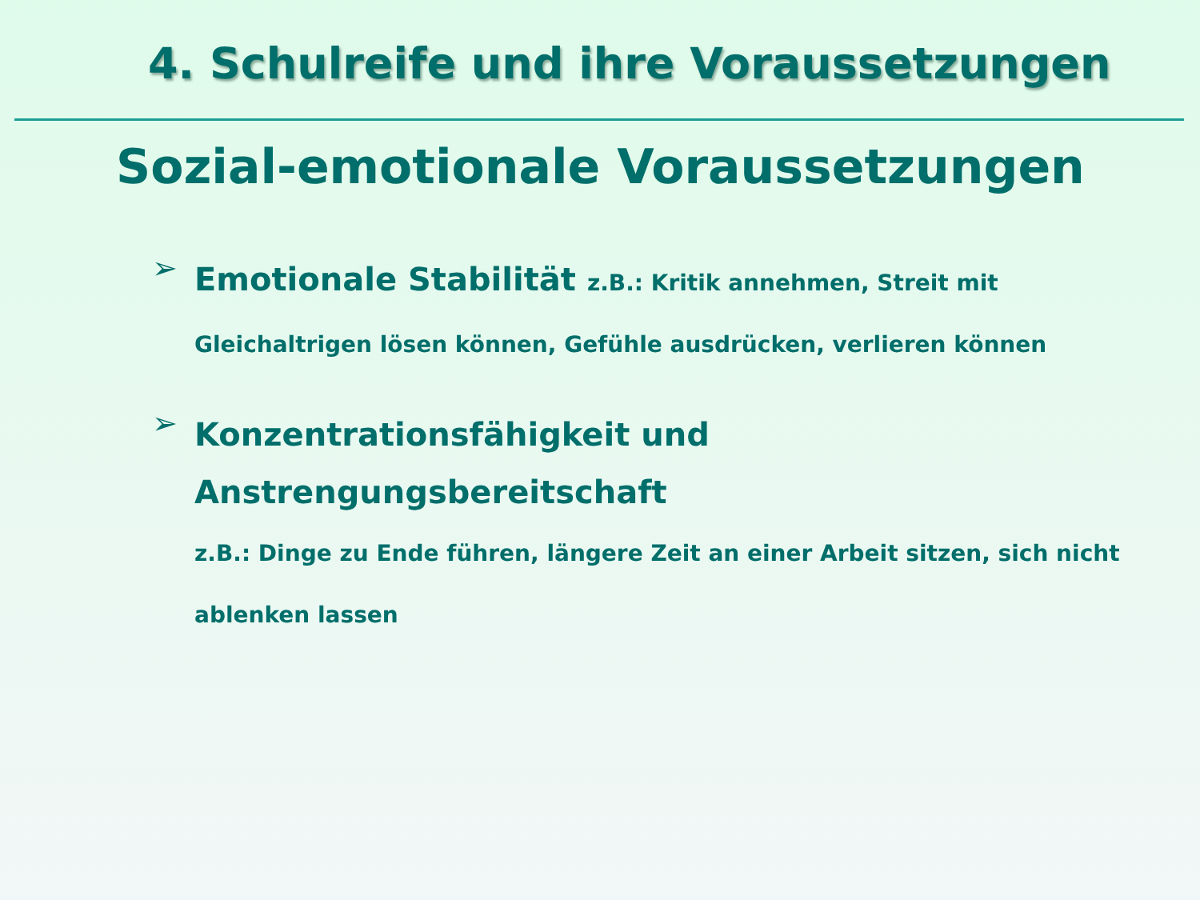4. Schulreife und ihre Voraussetzungen
Sozial-emotionale Voraussetzungen
➢
Emotionale Stabilität z.B.: Kritik annehmen, Streit mit Gleichaltrigen lösen können, Gefühle ausdrücken, verlieren können
➢
Konzentrationsfähigkeit und Anstrengungsbereitschaft
z.B.: Dinge zu Ende führen, längere Zeit an einer Arbeit sitzen, sich nicht ablenken lassen